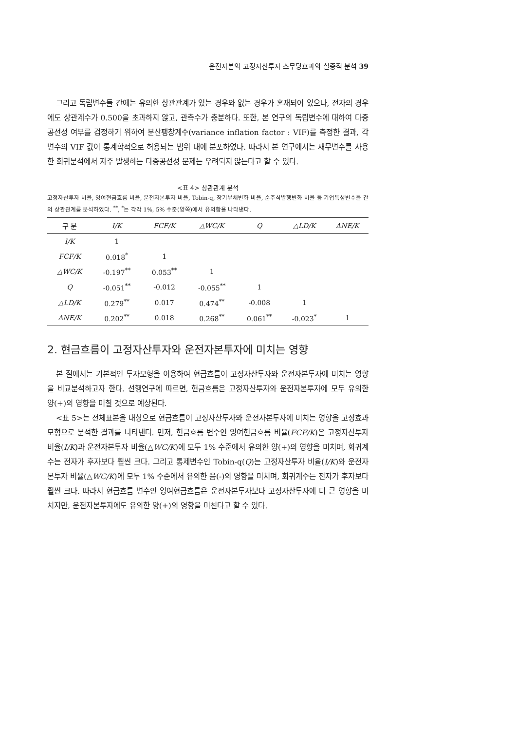운전자본의 고정자산투자 스무딩효과의 실증적 분석 39
그리고 독립변수들 간에는 유의한 상관관계가 있는 경우와 없는 경우가 혼재되어 있으나, 전자의 경우에도 상관계수가 0.500을 초과하지 않고, 관측수가 충분하다. 또한, 본 연구의 독립변수에 대하여 다중공선성 여부를 검정하기 위하여 분산팽창계수(variance inflation factor : VIF)를 측정한 결과, 각 변수의 VIF 값이 통계학적으로 허용되는 범위 내에 분포하였다. 따라서 본 연구에서는 재무변수를 사용한 회귀분석에서 자주 발생하는 다중공선성 문제는 우려되지 않는다고 할 수 있다.
<표 4> 상관관계 분석
고정자산투자 비율, 잉여현금흐름 비율, 운전자본투자 비율, Tobin-q, 장기부채변화 비율, 순주식발행변화 비율 등 기업특성변수들 간의 상관관계를 분석하였다. <sup>**</sup>, <sup>*</sup>는 각각 1%, 5% 수준(양쪽)에서 유의함을 나타낸다.
| 구 분 | I/K | FCF/K | △WC/K | Q | △LD/K | ΔNE/K |
| --- | --- | --- | --- | --- | --- | --- |
| I/K | 1 | | | | | |
| FCF/K | 0.018<sup>*</sup> | 1 | | | | |
| △WC/K | -0.197<sup>**</sup> | 0.053<sup>**</sup> | 1 | | | |
| Q | -0.051<sup>**</sup> | -0.012 | -0.055<sup>**</sup> | 1 | | |
| △LD/K | 0.279<sup>**</sup> | 0.017 | 0.474<sup>**</sup> | -0.008 | 1 | |
| ΔNE/K | 0.202<sup>**</sup> | 0.018 | 0.268<sup>**</sup> | 0.061<sup>**</sup> | -0.023<sup>*</sup> | 1 |
2. 현금흐름이 고정자산투자와 운전자본투자에 미치는 영향
본 절에서는 기본적인 투자모형을 이용하여 현금흐름이 고정자산투자와 운전자본투자에 미치는 영향을 비교분석하고자 한다. 선행연구에 따르면, 현금흐름은 고정자산투자와 운전자본투자에 모두 유의한 양(+)의 영향을 미칠 것으로 예상된다.
<표 5>는 전체표본을 대상으로 현금흐름이 고정자산투자와 운전자본투자에 미치는 영향을 고정효과모형으로 분석한 결과를 나타낸다. 먼저, 현금흐름 변수인 잉여현금흐름 비율(FCF/K)은 고정자산투자 비율(I/K)과 운전자본투자 비율(△WC/K)에 모두 1% 수준에서 유의한 양(+)의 영향을 미치며, 회귀계수는 전자가 후자보다 훨씬 크다. 그리고 통제변수인 Tobin-q(Q)는 고정자산투자 비율(I/K)와 운전자본투자 비율(△WC/K)에 모두 1% 수준에서 유의한 음(-)의 영향을 미치며, 회귀계수는 전자가 후자보다 훨씬 크다. 따라서 현금흐름 변수인 잉여현금흐름은 운전자본투자보다 고정자산투자에 더 큰 영향을 미치지만, 운전자본투자에도 유의한 양(+)의 영향을 미친다고 할 수 있다.